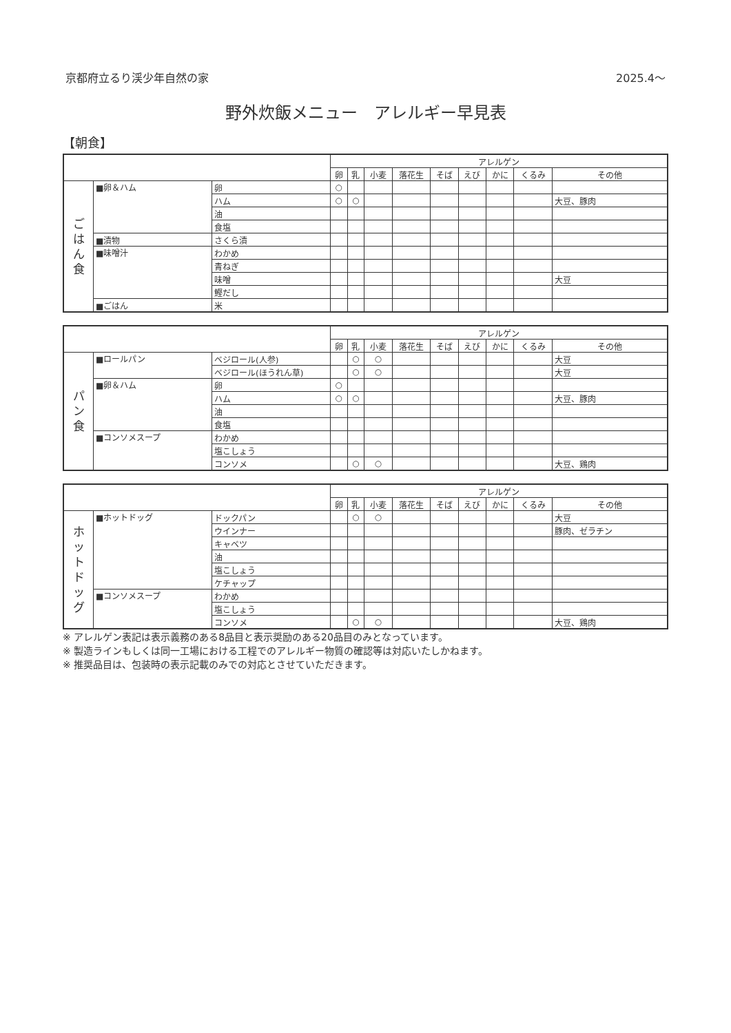京都府立るり渓少年自然の家 2025.4～
野外炊飯メニュー　アレルギー早見表
【朝食】
| | | | アレルゲン | | | | | | | | |
| --- | --- | --- | --- | --- | --- | --- | --- | --- | --- | --- | --- |
| | | | 卵 | 乳 | 小麦 | 落花生 | そば | えび | かに | くるみ | その他 |
| ご は ん 食 | ■卵＆ハム | 卵 | ○ | | | | | | | | |
| | | ハム | ○ | ○ | | | | | | | 大豆、豚肉 |
| | | 油 | | | | | | | | | |
| | | 食塩 | | | | | | | | | |
| | ■漬物 | さくら漬 | | | | | | | | | |
| | ■味噌汁 | わかめ | | | | | | | | | |
| | | 青ねぎ | | | | | | | | | |
| | | 味噌 | | | | | | | | | 大豆 |
| | | 鰹だし | | | | | | | | | |
| | ■ごはん | 米 | | | | | | | | | |
| | | | アレルゲン | | | | | | | | |
| --- | --- | --- | --- | --- | --- | --- | --- | --- | --- | --- | --- |
| | | | 卵 | 乳 | 小麦 | 落花生 | そば | えび | かに | くるみ | その他 |
| パ ン 食 | ■ロールパン | ベジロール(人参) | | ○ | ○ | | | | | | 大豆 |
| | | ベジロール(ほうれん草) | | ○ | ○ | | | | | | 大豆 |
| | ■卵＆ハム | 卵 | ○ | | | | | | | | |
| | | ハム | ○ | ○ | | | | | | | 大豆、豚肉 |
| | | 油 | | | | | | | | | |
| | | 食塩 | | | | | | | | | |
| | ■コンソメスープ | わかめ | | | | | | | | | |
| | | 塩こしょう | | | | | | | | | |
| | | コンソメ | | ○ | ○ | | | | | | 大豆、鶏肉 |
| | | | アレルゲン | | | | | | | | |
| --- | --- | --- | --- | --- | --- | --- | --- | --- | --- | --- | --- |
| | | | 卵 | 乳 | 小麦 | 落花生 | そば | えび | かに | くるみ | その他 |
| ホ ッ ト ド ッ グ | ■ホットドッグ | ドックパン | | ○ | ○ | | | | | | 大豆 |
| | | ウインナー | | | | | | | | | 豚肉、ゼラチン |
| | | キャベツ | | | | | | | | | |
| | | 油 | | | | | | | | | |
| | | 塩こしょう | | | | | | | | | |
| | | ケチャップ | | | | | | | | | |
| | ■コンソメスープ | わかめ | | | | | | | | | |
| | | 塩こしょう | | | | | | | | | |
| | | コンソメ | | ○ | ○ | | | | | | 大豆、鶏肉 |
※ アレルゲン表記は表示義務のある8品目と表示奨励のある20品目のみとなっています。
※ 製造ラインもしくは同一工場における工程でのアレルギー物質の確認等は対応いたしかねます。
※ 推奨品目は、包装時の表示記載のみでの対応とさせていただきます。